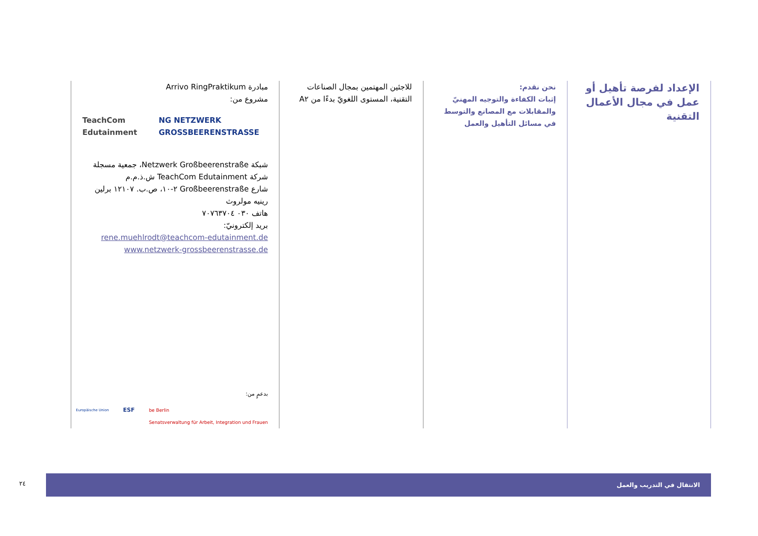الإعداد لفرصة تأهيل أو عمل في مجال الأعمال التقنية
نحن نقدم:
إثبات الكفاءة والتوجيه المهنيّ والمقابلات مع المصانع والتوسط في مسائل التأهيل والعمل
للاجئين المهتمين بمجال الصناعات التقنية، المستوى اللغويّ بدءًا من A٢
مبادرة Arrivo RingPraktikum
مشروع من:
TeachCom Edutainment NG NETZWERK GROSSBEERENSTRASSE
شبكة Netzwerk Großbeerenstraße، جمعية مسجلة
شركة TeachCom Edutainment ش.ذ.م.م
شارع Großbeerenstraße ٢-١٠، ص.ب. ١٢١٠٧ برلين
رينيه مولروث
هاتف ٠٣٠ ٧٠٧٦٣٧٠٤
بريد إلكترونيّ:
rene.muehlrodt@teachcom-edutainment.de
www.netzwerk-grossbeerenstrasse.de
بدعمٍ من:
Europäische Union ESF be Berlin
Senatsverwaltung für Arbeit, Integration und Frauen
٢٤
الانتقال في التدريب والعمل